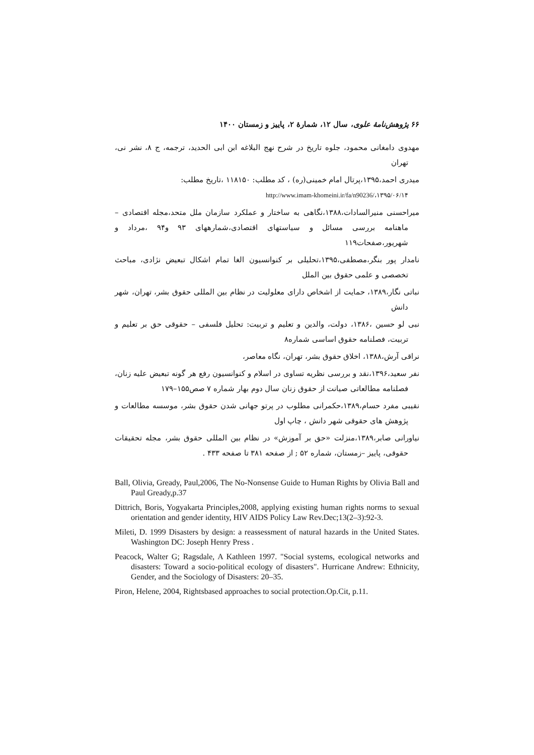۶۶ پژوهش‌نامهٔ علوی، سال ۱۲، شمارهٔ ۲، پاییز و زمستان ۱۴۰۰
مهدوی دامغانی محمود، جلوه تاریخ در شرح نهج البلاغه ابن ابی الحدید، ترجمه، ج ۸، نشر نی، تهران
میدری احمد،۱۳۹۵،پرتال امام خمینی(ره) ، کد مطلب: ۱۱۸۱۵۰ ،تاریخ مطلب:
http://www.imam-khomeini.ir/fa/n90236/،۱۳۹۵/۰۶/۱۴
میراحسنی منیرالسادات،۱۳۸۸،نگاهی به ساختار و عملکرد سازمان ملل متحد،مجله اقتصادی – ماهنامه بررسی مسائل و سیاستهای اقتصادی،شمارههای ۹۳ و۹۴ ،مرداد و شهریور،صفحات۱۱۹
نامدار پور بنگر،مصطفی،۱۳۹۵،تحلیلی بر کنوانسیون الغا تمام اشکال تبعیض نژادی، مباحث تخصصی و علمی حقوق بین الملل
نباتی نگار،۱۳۸۹، حمایت از اشخاص دارای معلولیت در نظام بین المللی حقوق بشر، تهران، شهر دانش
نبی لو حسین ،۱۳۸۶، دولت، والدین و تعلیم و تربیت: تحلیل فلسفی – حقوقی حق بر تعلیم و تربیت، فصلنامه حقوق اساسی شماره۸
نراقی آرش،۱۳۸۸، اخلاق حقوق بشر، تهران، نگاه معاصر،
نفر سعید،۱۳۹۶،نقد و بررسی نظریه تساوی در اسلام و کنوانسیون رفع هر گونه تبعیض علیه زنان، فصلنامه مطالعاتی صیانت از حقوق زنان سال دوم بهار شماره ۷ صص۱۵۵–۱۷۹
نقیبی مفرد حسام،۱۳۸۹،حکمرانی مطلوب در پرتو جهانی شدن حقوق بشر، موسسه مطالعات و پژوهش های حقوقی شهر دانش ، چاپ اول
نیاورانی صابر،۱۳۸۹،منزلت «حق بر آموزش» در نظام بین المللی حقوق بشر، مجله تحقیقات حقوقی، پاییز –زمستان، شماره ۵۲ ; از صفحه ۳۸۱ تا صفحه ۴۳۳ .
Ball, Olivia, Gready, Paul,2006, The No-Nonsense Guide to Human Rights by Olivia Ball and Paul Gready,p.37
Dittrich, Boris, Yogyakarta Principles,2008, applying existing human rights norms to sexual orientation and gender identity, HIV AIDS Policy Law Rev.Dec;13(2–3):92-3.
Mileti, D. 1999 Disasters by design: a reassessment of natural hazards in the United States. Washington DC: Joseph Henry Press .
Peacock, Walter G; Ragsdale, A Kathleen 1997. "Social systems, ecological networks and disasters: Toward a socio-political ecology of disasters". Hurricane Andrew: Ethnicity, Gender, and the Sociology of Disasters: 20–35.
Piron, Helene, 2004, Rightsbased approaches to social protection.Op.Cit, p.11.